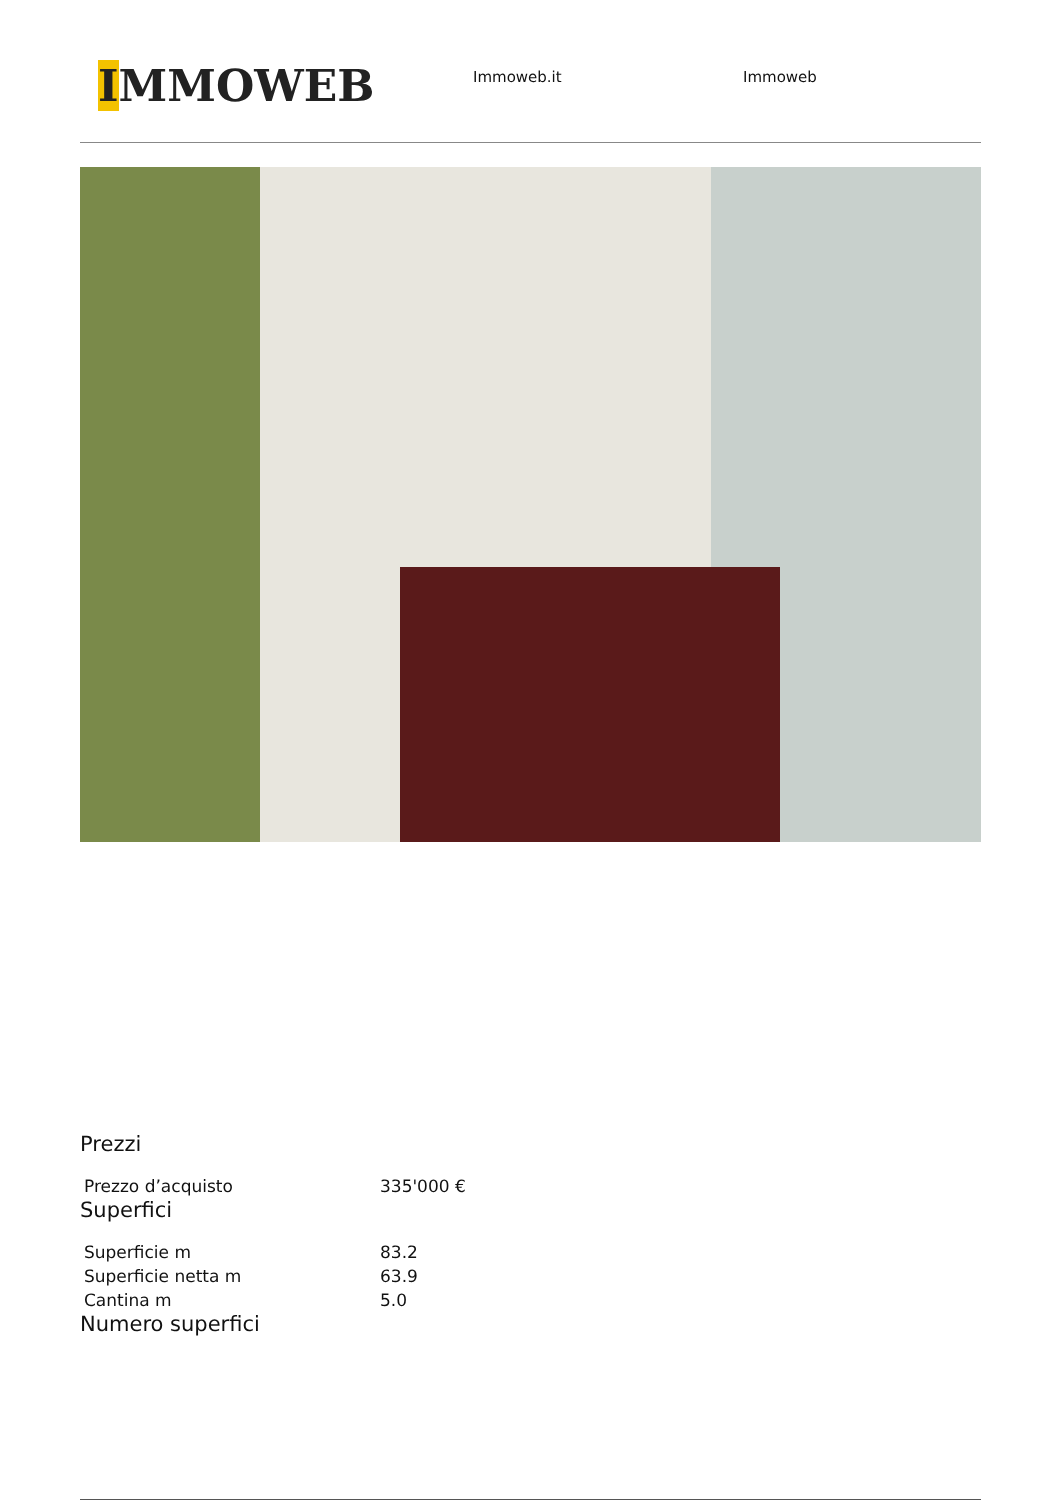IMMOWEB
Immoweb.it Immoweb
Prezzi
| Prezzo d’acquisto | 335'000 € |
Superfici
| Superficie m | 83.2 |
| Superficie netta m | 63.9 |
| Cantina m | 5.0 |
Numero superfici